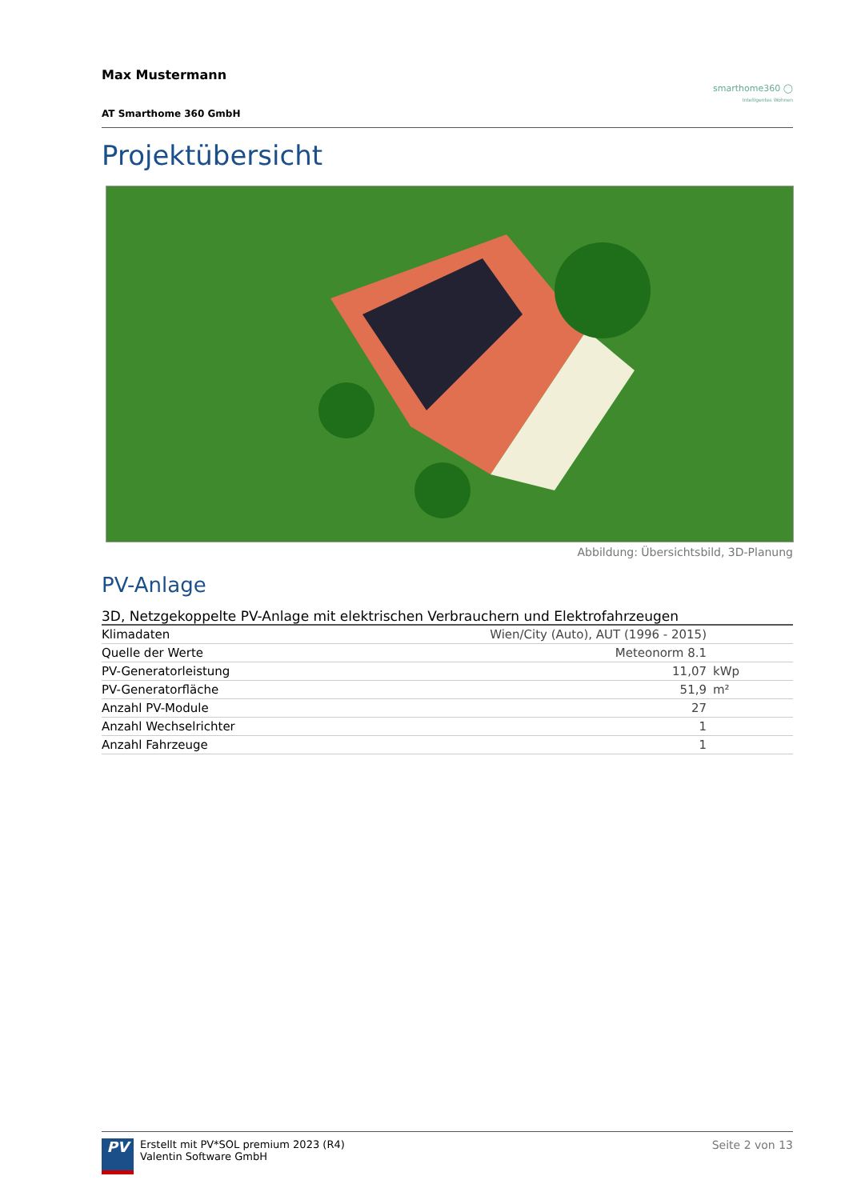Max Mustermann
AT Smarthome 360 GmbH
smarthome360 ◯
Intelligentes Wohnen
Projektübersicht
Abbildung: Übersichtsbild, 3D-Planung
PV-Anlage
| 3D, Netzgekoppelte PV-Anlage mit elektrischen Verbrauchern und Elektrofahrzeugen | | |
| --- | --- | --- |
| Klimadaten | Wien/City (Auto), AUT (1996 - 2015) | |
| Quelle der Werte | Meteonorm 8.1 | |
| PV-Generatorleistung | 11,07 | kWp |
| PV-Generatorfläche | 51,9 | m² |
| Anzahl PV-Module | 27 | |
| Anzahl Wechselrichter | 1 | |
| Anzahl Fahrzeuge | 1 | |
PV
Erstellt mit PV*SOL premium 2023 (R4)
Valentin Software GmbH
Seite 2 von 13